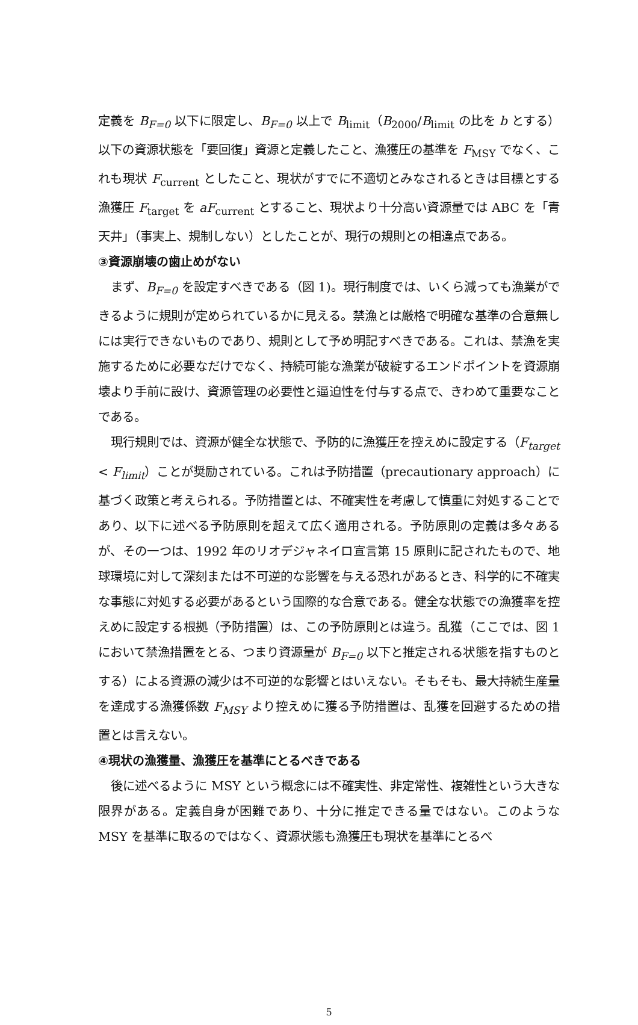定義を B<sub>F=0</sub> 以下に限定し、B<sub>F=0</sub> 以上で B<sub>limit</sub>（B<sub>2000</sub>/B<sub>limit</sub> の比を b とする）以下の資源状態を「要回復」資源と定義したこと、漁獲圧の基準を F<sub>MSY</sub> でなく、これも現状 F<sub>current</sub> としたこと、現状がすでに不適切とみなされるときは目標とする漁獲圧 F<sub>target</sub> を aF<sub>current</sub> とすること、現状より十分高い資源量では ABC を「青天井」（事実上、規制しない）としたことが、現行の規則との相違点である。
③資源崩壊の歯止めがない
まず、B<sub>F=0</sub> を設定すべきである（図 1)。現行制度では、いくら減っても漁業ができるように規則が定められているかに見える。禁漁とは厳格で明確な基準の合意無しには実行できないものであり、規則として予め明記すべきである。これは、禁漁を実施するために必要なだけでなく、持続可能な漁業が破綻するエンドポイントを資源崩壊より手前に設け、資源管理の必要性と逼迫性を付与する点で、きわめて重要なことである。
現行規則では、資源が健全な状態で、予防的に漁獲圧を控えめに設定する（F<sub>target</sub> < F<sub>limit</sub>）ことが奨励されている。これは予防措置（precautionary approach）に基づく政策と考えられる。予防措置とは、不確実性を考慮して慎重に対処することであり、以下に述べる予防原則を超えて広く適用される。予防原則の定義は多々あるが、その一つは、1992 年のリオデジャネイロ宣言第 15 原則に記されたもので、地球環境に対して深刻または不可逆的な影響を与える恐れがあるとき、科学的に不確実な事態に対処する必要があるという国際的な合意である。健全な状態での漁獲率を控えめに設定する根拠（予防措置）は、この予防原則とは違う。乱獲（ここでは、図 1 において禁漁措置をとる、つまり資源量が B<sub>F=0</sub> 以下と推定される状態を指すものとする）による資源の減少は不可逆的な影響とはいえない。そもそも、最大持続生産量を達成する漁獲係数 F<sub>MSY</sub> より控えめに獲る予防措置は、乱獲を回避するための措置とは言えない。
④現状の漁獲量、漁獲圧を基準にとるべきである
後に述べるように MSY という概念には不確実性、非定常性、複雑性という大きな限界がある。定義自身が困難であり、十分に推定できる量ではない。このような MSY を基準に取るのではなく、資源状態も漁獲圧も現状を基準にとるべ
5